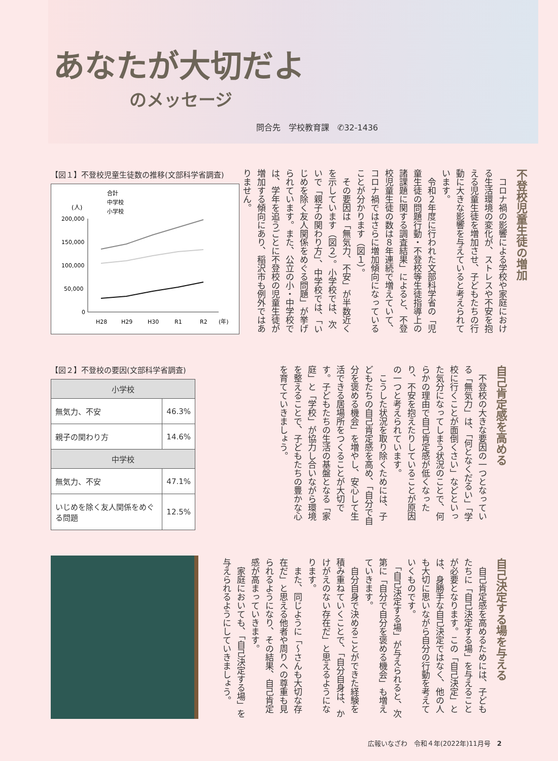あなたが大切だよ
のメッセージ
問合先　学校教育課　✆32-1436
【図１】不登校児童生徒数の推移(文部科学省調査)
(人)
合計
中学校
小学校
200,000
150,000
100,000
50,000
0
H28
H29
H30
R1
R2
(年)
【図２】不登校の要因(文部科学省調査)
| 小学校 | |
| --- | --- |
| 無気力、不安 | 46.3% |
| 親子の関わり方 | 14.6% |
| 中学校 | |
| 無気力、不安 | 47.1% |
| いじめを除く友人関係をめぐる問題 | 12.5% |
不登校児童生徒の増加
　コロナ禍の影響による学校や家庭における生活環境の変化が、ストレスや不安を抱える児童生徒を増加させ、子どもたちの行動に大きな影響を与えていると考えられています。
　令和２年度に行われた文部科学省の「児童生徒の問題行動・不登校等生徒指導上の諸課題に関する調査結果」によると、不登校児童生徒の数は８年連続で増えていて、コロナ禍ではさらに増加傾向になっていることが分かります（図１）。
　その要因は「無気力、不安」が半数近くを示しています（図２）。小学校では、次いで「親子の関わり方」、中学校では、「いじめを除く友人関係をめぐる問題」が挙げられています。また、公立の小・中学校では、学年を追うごとに不登校の児童生徒が増加する傾向にあり、稲沢市も例外ではありません。
自己肯定感を高める
　不登校の大きな要因の一つとなっている「無気力」は、「何となくだるい」「学校に行くことが面倒くさい」などといった気分になってしまう状況のことで、何らかの理由で自己肯定感が低くなったり、不安を抱えたりしていることが原因の一つと考えられています。
　こうした状況を取り除くためには、子どもたちの自己肯定感を高め、「自分で自分を褒める機会」を増やし、安心して生活できる居場所をつくることが大切です。子どもたちの生活の基盤となる「家庭」と「学校」が協力し合いながら環境を整えることで、子どもたちの豊かな心を育てていきましょう。
自己決定する場を与える
　自己肯定感を高めるためには、子どもたちに「自己決定する場」を与えることが必要となります。この「自己決定」とは、身勝手な自己決定ではなく、他の人も大切に思いながら自分の行動を考えていくものです。
　「自己決定する場」が与えられると、次第に「自分で自分を褒める機会」も増えていきます。
　自分自身で決めることができた経験を積み重ねていくことで、「自分自身は、かけがえのない存在だ」と思えるようになります。
　また、同じように「〜さんも大切な存在だ」と思える他者や周りへの尊重も見られるようになり、その結果、自己肯定感が高まっていきます。
　家庭においても、「自己決定する場」を与えられるようにしていきましょう。
広報いなざわ　令和４年(2022年)11月号　2